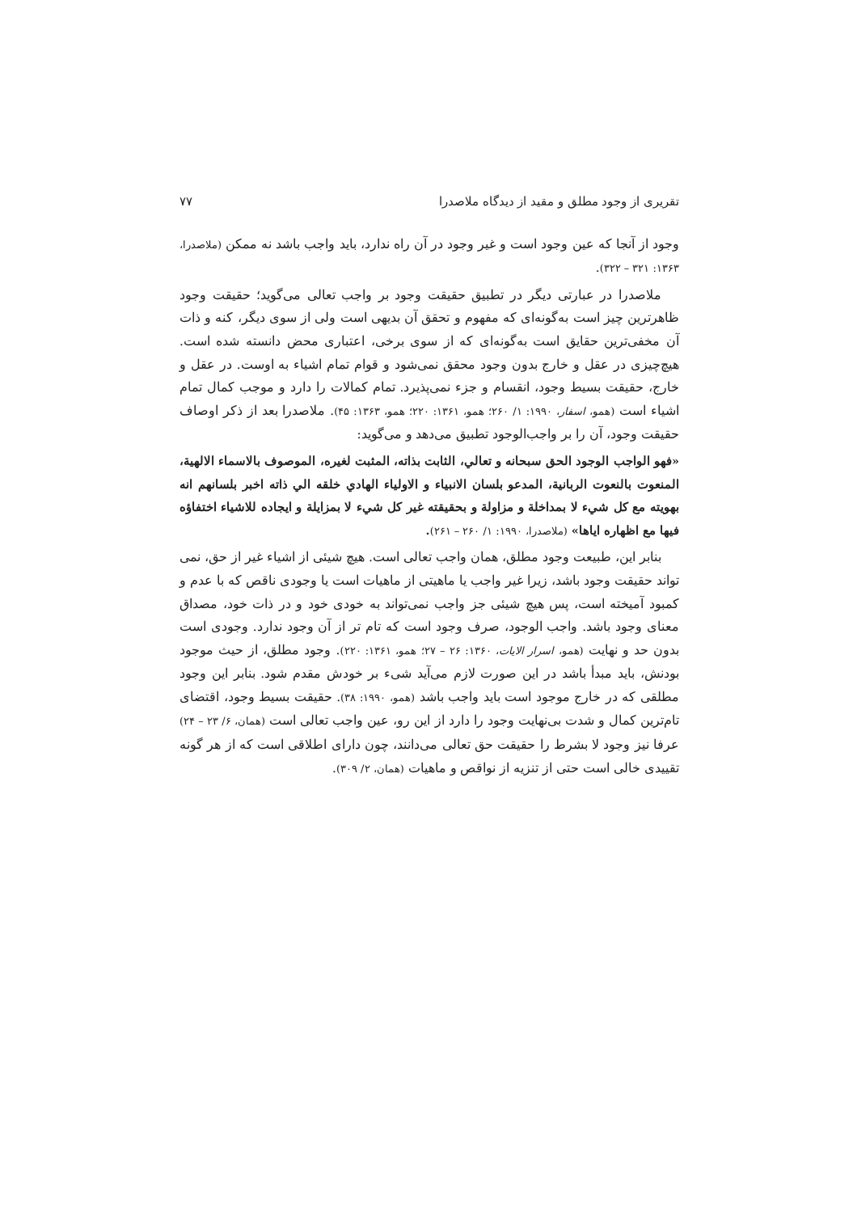تقریری از وجود مطلق و مقید از دیدگاه ملاصدرا ۷۷
وجود از آنجا که عین وجود است و غیر وجود در آن راه ندارد، باید واجب باشد نه ممکن (ملاصدرا، ۱۳۶۳: ۳۲۱ – ۳۲۲).
ملاصدرا در عبارتی دیگر در تطبیق حقیقت وجود بر واجب تعالی می‌گوید؛ حقیقت وجود ظاهرترین چیز است به‌گونه‌ای که مفهوم و تحقق آن بدیهی است ولی از سوی دیگر، کنه و ذات آن مخفی‌ترین حقایق است به‌گونه‌ای که از سوی برخی، اعتباری محض دانسته شده است. هیچ‌چیزی در عقل و خارج بدون وجود محقق نمی‌شود و قوام تمام اشیاء به اوست. در عقل و خارج، حقیقت بسیط وجود، انقسام و جزء نمی‌پذیرد. تمام کمالات را دارد و موجب کمال تمام اشیاء است (همو، اسفار، ۱۹۹۰: ۱/ ۲۶۰؛ همو، ۱۳۶۱: ۲۲۰؛ همو، ۱۳۶۳: ۴۵). ملاصدرا بعد از ذکر اوصاف حقیقت وجود، آن را بر واجب‌الوجود تطبیق می‌دهد و می‌گوید:
«فهو الواجب الوجود الحق سبحانه و تعالي، الثابت بذاته، المثبت لغيره، الموصوف بالاسماء الالهية، المنعوت بالنعوت الربانية، المدعو بلسان الانبياء و الاولياء الهادي خلقه الي ذاته اخبر بلسانهم انه بهويته مع كل شيء لا بمداخلة و مزاولة و بحقيقته غير كل شيء لا بمزايلة و ايجاده للاشياء اختفاؤه فيها مع اظهاره اياها» (ملاصدرا، ۱۹۹۰: ۱/ ۲۶۰ – ۲۶۱).
بنابر این، طبیعت وجود مطلق، همان واجب تعالی است. هیچ شیئی از اشیاء غیر از حق، نمی تواند حقیقت وجود باشد، زیرا غیر واجب یا ماهیتی از ماهیات است یا وجودی ناقص که با عدم و کمبود آمیخته است، پس هیچ شیئی جز واجب نمی‌تواند به خودی خود و در ذات خود، مصداق معنای وجود باشد. واجب الوجود، صرف وجود است که تام تر از آن وجود ندارد. وجودی است بدون حد و نهایت (همو، اسرار الایات، ۱۳۶۰: ۲۶ – ۲۷؛ همو، ۱۳۶۱: ۲۲۰). وجود مطلق، از حیث موجود بودنش، باید مبدأ باشد در این صورت لازم می‌آید شیء بر خودش مقدم شود. بنابر این وجود مطلقی که در خارج موجود است باید واجب باشد (همو، ۱۹۹۰: ۳۸). حقیقت بسیط وجود، اقتضای تام‌ترین کمال و شدت بی‌نهایت وجود را دارد از این رو، عین واجب تعالی است (همان، ۶/ ۲۳ – ۲۴) عرفا نیز وجود لا بشرط را حقیقت حق تعالی می‌دانند، چون دارای اطلاقی است که از هر گونه تقییدی خالی است حتی از تنزیه از نواقص و ماهیات (همان، ۲/ ۳۰۹).